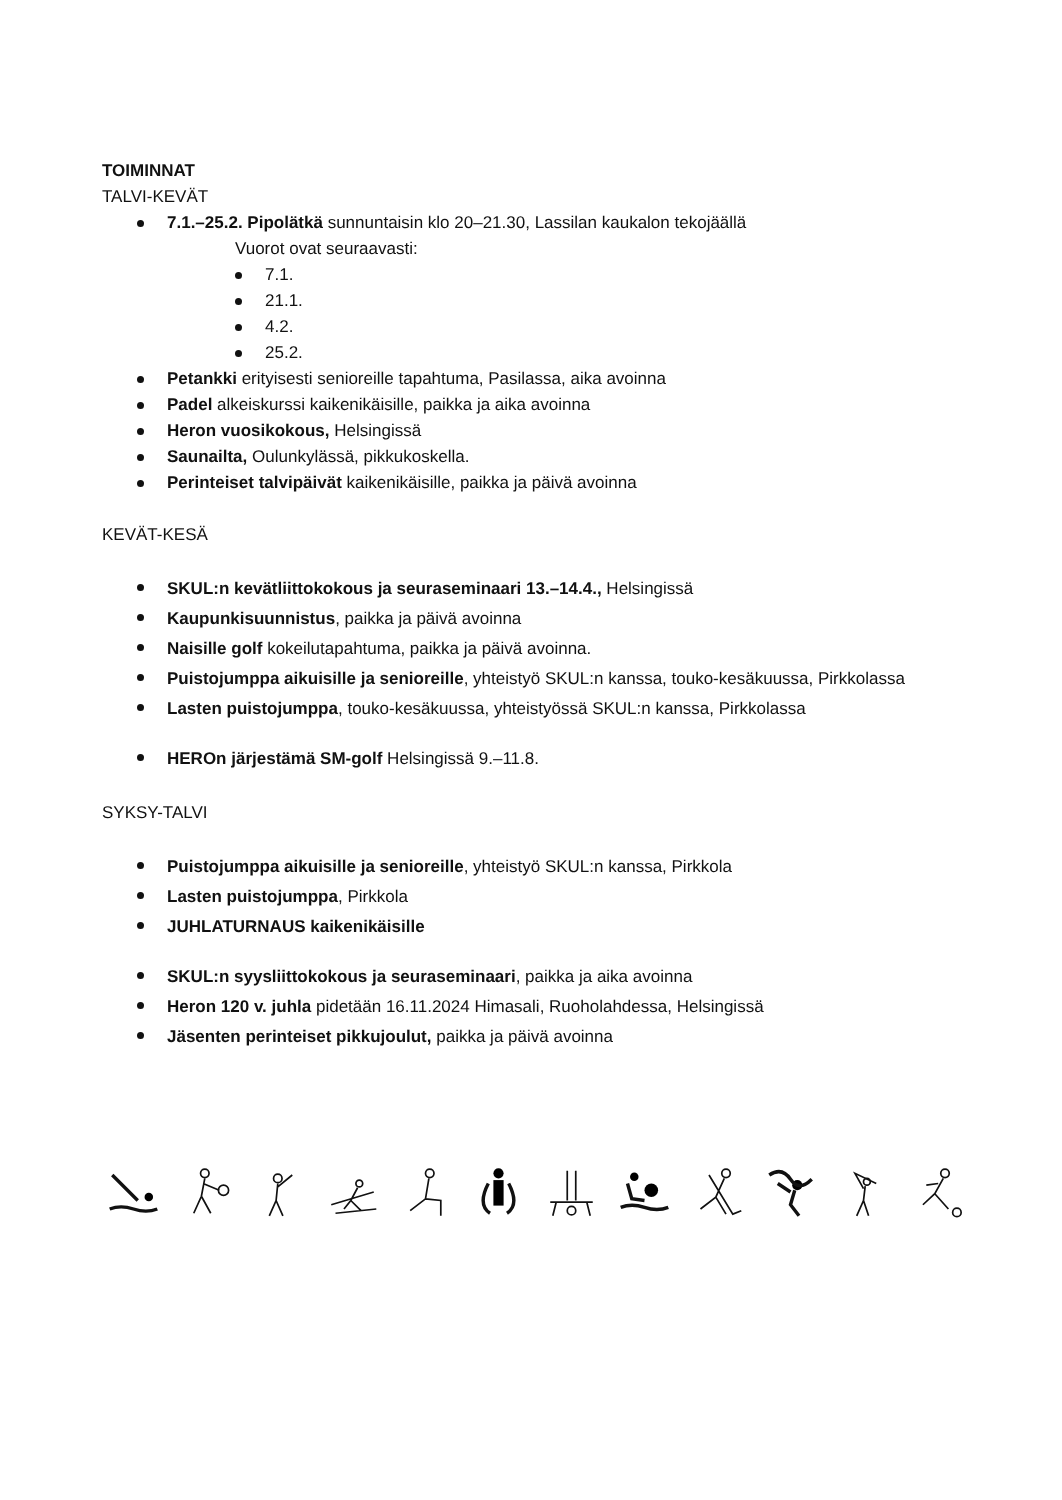TOIMINNAT
TALVI-KEVÄT
7.1.–25.2. Pipolätkä sunnuntaisin klo 20–21.30, Lassilan kaukalon tekojäällä
Vuorot ovat seuraavasti:
7.1.
21.1.
4.2.
25.2.
Petankki erityisesti senioreille tapahtuma, Pasilassa, aika avoinna
Padel alkeiskurssi kaikenikäisille, paikka ja aika avoinna
Heron vuosikokous, Helsingissä
Saunailta, Oulunkylässä, pikkukoskella.
Perinteiset talvipäivät kaikenikäisille, paikka ja päivä avoinna
KEVÄT-KESÄ
SKUL:n kevätliittokokous ja seuraseminaari 13.–14.4., Helsingissä
Kaupunkisuunnistus, paikka ja päivä avoinna
Naisille golf kokeilutapahtuma, paikka ja päivä avoinna.
Puistojumppa aikuisille ja senioreille, yhteistyö SKUL:n kanssa, touko-kesäkuussa, Pirkkolassa
Lasten puistojumppa, touko-kesäkuussa, yhteistyössä SKUL:n kanssa, Pirkkolassa
HEROn järjestämä SM-golf Helsingissä 9.–11.8.
SYKSY-TALVI
Puistojumppa aikuisille ja senioreille, yhteistyö SKUL:n kanssa, Pirkkola
Lasten puistojumppa, Pirkkola
JUHLATURNAUS kaikenikäisille
SKUL:n syysliittokokous ja seuraseminaari, paikka ja aika avoinna
Heron 120 v. juhla pidetään 16.11.2024 Himasali, Ruoholahdessa, Helsingissä
Jäsenten perinteiset pikkujoulut, paikka ja päivä avoinna